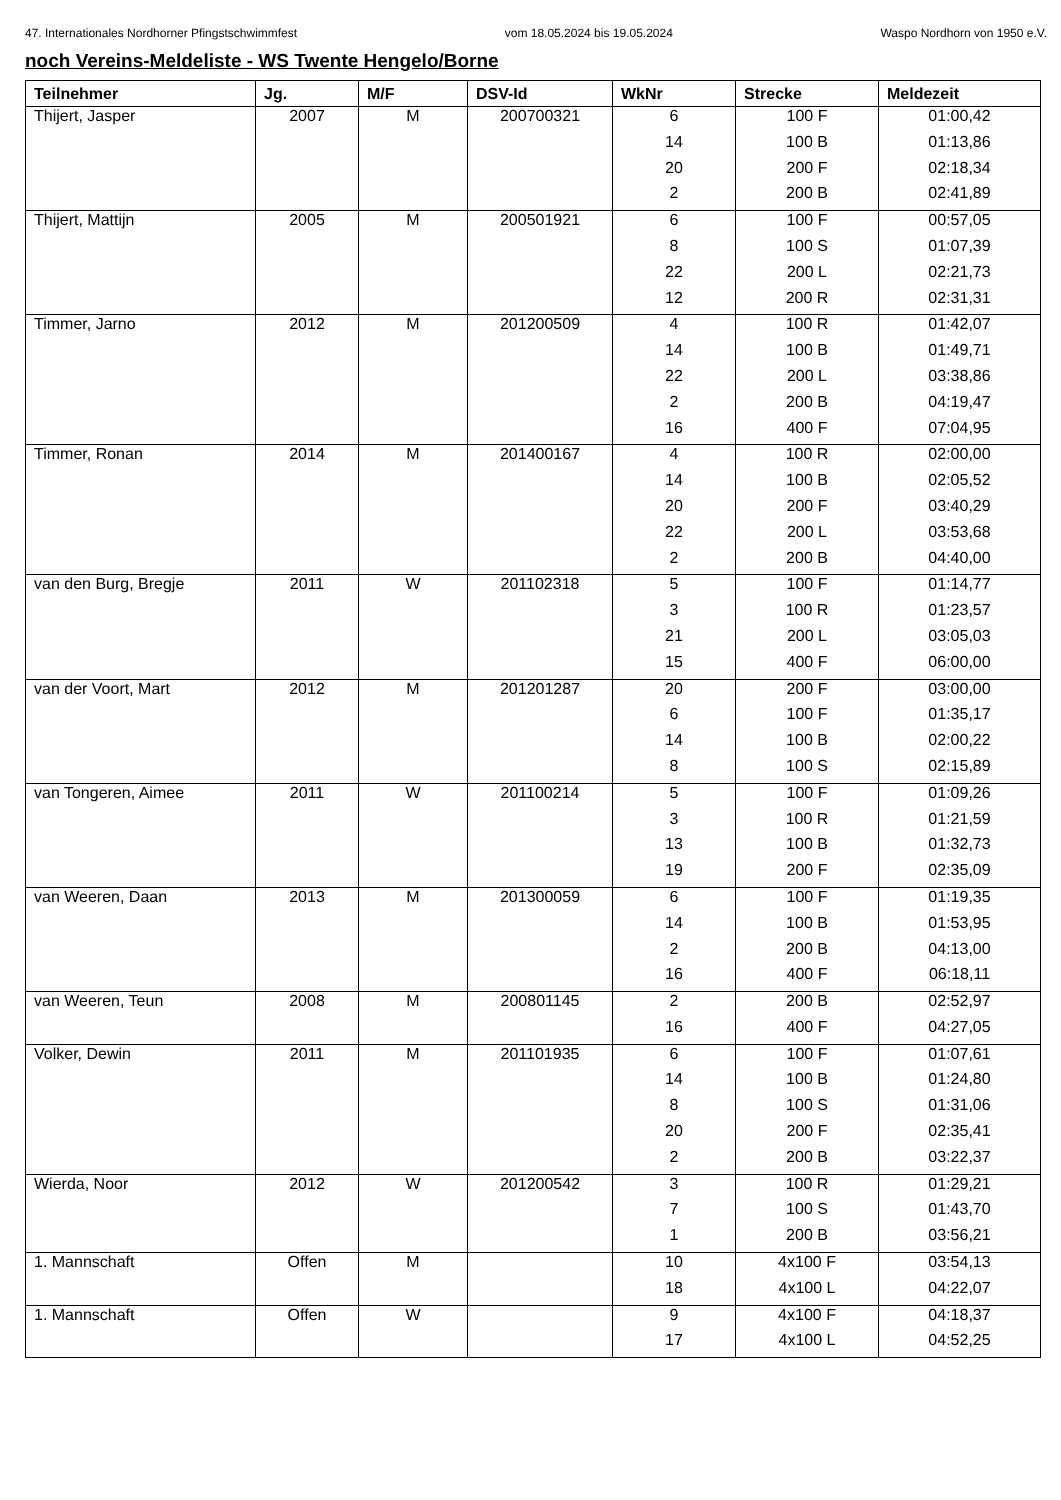47. Internationales Nordhorner Pfingstschwimmfest vom 18.05.2024 bis 19.05.2024 Waspo Nordhorn von 1950 e.V.
noch Vereins-Meldeliste - WS Twente Hengelo/Borne
| Teilnehmer | Jg. | M/F | DSV-Id | WkNr | Strecke | Meldezeit |
| --- | --- | --- | --- | --- | --- | --- |
| Thijert, Jasper | 2007 | M | 200700321 | 6 | 100 F | 01:00,42 |
| | | | | 14 | 100 B | 01:13,86 |
| | | | | 20 | 200 F | 02:18,34 |
| | | | | 2 | 200 B | 02:41,89 |
| Thijert, Mattijn | 2005 | M | 200501921 | 6 | 100 F | 00:57,05 |
| | | | | 8 | 100 S | 01:07,39 |
| | | | | 22 | 200 L | 02:21,73 |
| | | | | 12 | 200 R | 02:31,31 |
| Timmer, Jarno | 2012 | M | 201200509 | 4 | 100 R | 01:42,07 |
| | | | | 14 | 100 B | 01:49,71 |
| | | | | 22 | 200 L | 03:38,86 |
| | | | | 2 | 200 B | 04:19,47 |
| | | | | 16 | 400 F | 07:04,95 |
| Timmer, Ronan | 2014 | M | 201400167 | 4 | 100 R | 02:00,00 |
| | | | | 14 | 100 B | 02:05,52 |
| | | | | 20 | 200 F | 03:40,29 |
| | | | | 22 | 200 L | 03:53,68 |
| | | | | 2 | 200 B | 04:40,00 |
| van den Burg, Bregje | 2011 | W | 201102318 | 5 | 100 F | 01:14,77 |
| | | | | 3 | 100 R | 01:23,57 |
| | | | | 21 | 200 L | 03:05,03 |
| | | | | 15 | 400 F | 06:00,00 |
| van der Voort, Mart | 2012 | M | 201201287 | 20 | 200 F | 03:00,00 |
| | | | | 6 | 100 F | 01:35,17 |
| | | | | 14 | 100 B | 02:00,22 |
| | | | | 8 | 100 S | 02:15,89 |
| van Tongeren, Aimee | 2011 | W | 201100214 | 5 | 100 F | 01:09,26 |
| | | | | 3 | 100 R | 01:21,59 |
| | | | | 13 | 100 B | 01:32,73 |
| | | | | 19 | 200 F | 02:35,09 |
| van Weeren, Daan | 2013 | M | 201300059 | 6 | 100 F | 01:19,35 |
| | | | | 14 | 100 B | 01:53,95 |
| | | | | 2 | 200 B | 04:13,00 |
| | | | | 16 | 400 F | 06:18,11 |
| van Weeren, Teun | 2008 | M | 200801145 | 2 | 200 B | 02:52,97 |
| | | | | 16 | 400 F | 04:27,05 |
| Volker, Dewin | 2011 | M | 201101935 | 6 | 100 F | 01:07,61 |
| | | | | 14 | 100 B | 01:24,80 |
| | | | | 8 | 100 S | 01:31,06 |
| | | | | 20 | 200 F | 02:35,41 |
| | | | | 2 | 200 B | 03:22,37 |
| Wierda, Noor | 2012 | W | 201200542 | 3 | 100 R | 01:29,21 |
| | | | | 7 | 100 S | 01:43,70 |
| | | | | 1 | 200 B | 03:56,21 |
| 1. Mannschaft | Offen | M | | 10 | 4x100 F | 03:54,13 |
| | | | | 18 | 4x100 L | 04:22,07 |
| 1. Mannschaft | Offen | W | | 9 | 4x100 F | 04:18,37 |
| | | | | 17 | 4x100 L | 04:52,25 |